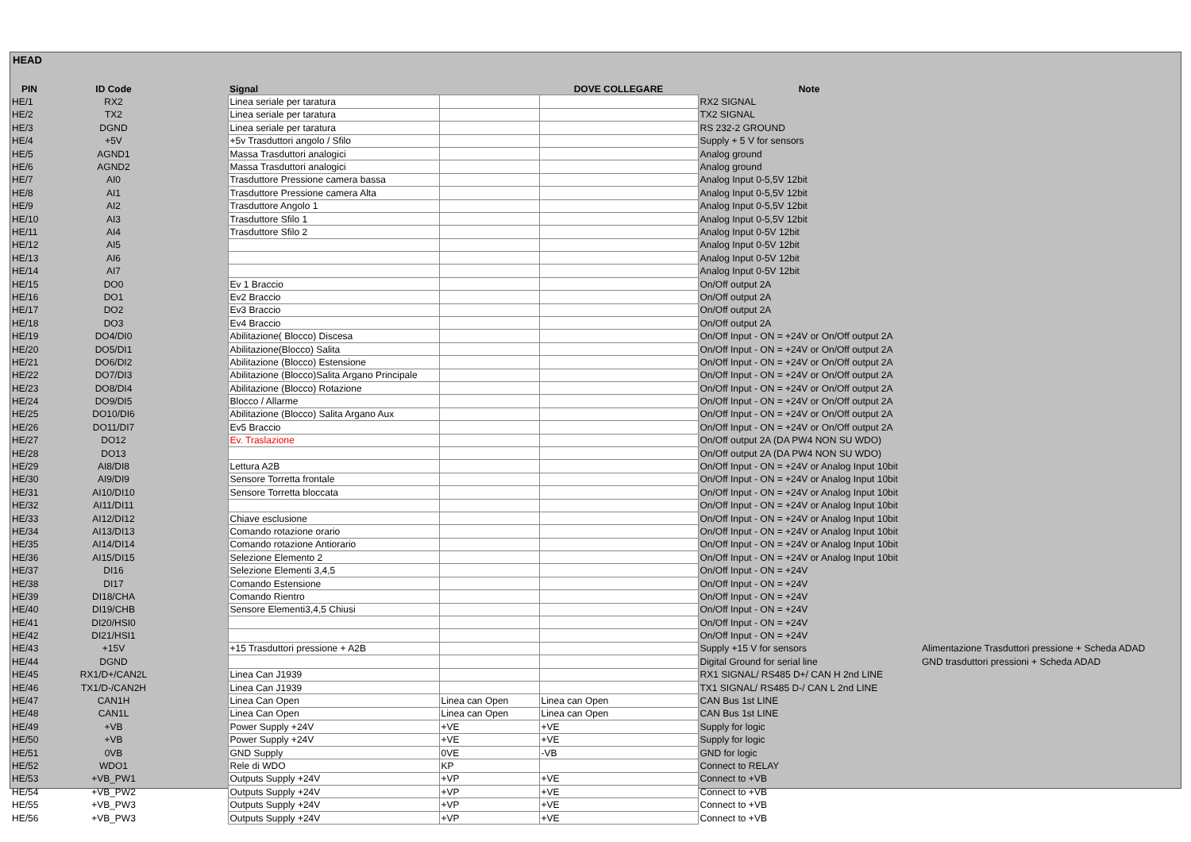HEAD
| PIN | ID Code | | Signal | | DOVE COLLEGARE | Note | |
| --- | --- | --- | --- | --- | --- | --- | --- |
| HE/1 | RX2 | | Linea seriale per taratura | | | RX2 SIGNAL | |
| HE/2 | TX2 | | Linea seriale per taratura | | | TX2 SIGNAL | |
| HE/3 | DGND | | Linea seriale per taratura | | | RS 232-2 GROUND | |
| HE/4 | +5V | | +5v Trasduttori angolo / Sfilo | | | Supply + 5 V for sensors | |
| HE/5 | AGND1 | | Massa Trasduttori analogici | | | Analog ground | |
| HE/6 | AGND2 | | Massa Trasduttori analogici | | | Analog ground | |
| HE/7 | AI0 | | Trasduttore Pressione camera bassa | | | Analog Input 0-5,5V 12bit | |
| HE/8 | AI1 | | Trasduttore Pressione camera Alta | | | Analog Input 0-5,5V 12bit | |
| HE/9 | AI2 | | Trasduttore Angolo 1 | | | Analog Input 0-5,5V 12bit | |
| HE/10 | AI3 | | Trasduttore Sfilo 1 | | | Analog Input 0-5,5V 12bit | |
| HE/11 | AI4 | | Trasduttore Sfilo 2 | | | Analog Input 0-5V 12bit | |
| HE/12 | AI5 | | | | | Analog Input 0-5V 12bit | |
| HE/13 | AI6 | | | | | Analog Input 0-5V 12bit | |
| HE/14 | AI7 | | | | | Analog Input 0-5V 12bit | |
| HE/15 | DO0 | | Ev 1 Braccio | | | On/Off output 2A | |
| HE/16 | DO1 | | Ev2 Braccio | | | On/Off output 2A | |
| HE/17 | DO2 | | Ev3 Braccio | | | On/Off output 2A | |
| HE/18 | DO3 | | Ev4 Braccio | | | On/Off output 2A | |
| HE/19 | DO4/DI0 | | Abilitazione( Blocco) Discesa | | | On/Off Input - ON = +24V or On/Off output 2A | |
| HE/20 | DO5/DI1 | | Abilitazione(Blocco) Salita | | | On/Off Input - ON = +24V or On/Off output 2A | |
| HE/21 | DO6/DI2 | | Abilitazione (Blocco) Estensione | | | On/Off Input - ON = +24V or On/Off output 2A | |
| HE/22 | DO7/DI3 | | Abilitazione (Blocco)Salita Argano Principale | | | On/Off Input - ON = +24V or On/Off output 2A | |
| HE/23 | DO8/DI4 | | Abilitazione (Blocco) Rotazione | | | On/Off Input - ON = +24V or On/Off output 2A | |
| HE/24 | DO9/DI5 | | Blocco / Allarme | | | On/Off Input - ON = +24V or On/Off output 2A | |
| HE/25 | DO10/DI6 | | Abilitazione (Blocco) Salita Argano Aux | | | On/Off Input - ON = +24V or On/Off output 2A | |
| HE/26 | DO11/DI7 | | Ev5 Braccio | | | On/Off Input - ON = +24V or On/Off output 2A | |
| HE/27 | DO12 | | Ev. Traslazione | | | On/Off output 2A (DA PW4 NON SU WDO) | |
| HE/28 | DO13 | | | | | On/Off output 2A (DA PW4 NON SU WDO) | |
| HE/29 | AI8/DI8 | | Lettura A2B | | | On/Off Input - ON = +24V or Analog Input 10bit | |
| HE/30 | AI9/DI9 | | Sensore Torretta frontale | | | On/Off Input - ON = +24V or Analog Input 10bit | |
| HE/31 | AI10/DI10 | | Sensore Torretta bloccata | | | On/Off Input - ON = +24V or Analog Input 10bit | |
| HE/32 | AI11/DI11 | | | | | On/Off Input - ON = +24V or Analog Input 10bit | |
| HE/33 | AI12/DI12 | | Chiave esclusione | | | On/Off Input - ON = +24V or Analog Input 10bit | |
| HE/34 | AI13/DI13 | | Comando rotazione orario | | | On/Off Input - ON = +24V or Analog Input 10bit | |
| HE/35 | AI14/DI14 | | Comando rotazione Antiorario | | | On/Off Input - ON = +24V or Analog Input 10bit | |
| HE/36 | AI15/DI15 | | Selezione Elemento 2 | | | On/Off Input - ON = +24V or Analog Input 10bit | |
| HE/37 | DI16 | | Selezione Elementi 3,4,5 | | | On/Off Input - ON = +24V | |
| HE/38 | DI17 | | Comando Estensione | | | On/Off Input - ON = +24V | |
| HE/39 | DI18/CHA | | Comando Rientro | | | On/Off Input - ON = +24V | |
| HE/40 | DI19/CHB | | Sensore Elementi3,4,5 Chiusi | | | On/Off Input - ON = +24V | |
| HE/41 | DI20/HSI0 | | | | | On/Off Input - ON = +24V | |
| HE/42 | DI21/HSI1 | | | | | On/Off Input - ON = +24V | |
| HE/43 | +15V | | +15 Trasduttori pressione + A2B | | | Supply +15 V for sensors | Alimentazione Trasduttori pressione + Scheda ADAD |
| HE/44 | DGND | | | | | Digital Ground for serial line | GND trasduttori pressioni + Scheda ADAD |
| HE/45 | RX1/D+/CAN2L | | Linea Can J1939 | | | RX1 SIGNAL/ RS485 D+/ CAN H 2nd LINE | |
| HE/46 | TX1/D-/CAN2H | | Linea Can J1939 | | | TX1 SIGNAL/ RS485 D-/ CAN L 2nd LINE | |
| HE/47 | CAN1H | | Linea Can Open | Linea can Open | Linea can Open | CAN Bus 1st LINE | |
| HE/48 | CAN1L | | Linea Can Open | Linea can Open | Linea can Open | CAN Bus 1st LINE | |
| HE/49 | +VB | | Power Supply +24V | +VE | +VE | Supply for logic | |
| HE/50 | +VB | | Power Supply +24V | +VE | +VE | Supply for logic | |
| HE/51 | 0VB | | GND Supply | 0VE | -VB | GND for logic | |
| HE/52 | WDO1 | | Rele di WDO | KP | | Connect to RELAY | |
| HE/53 | +VB_PW1 | | Outputs Supply +24V | +VP | +VE | Connect to +VB | |
| HE/54 | +VB_PW2 | | Outputs Supply +24V | +VP | +VE | Connect to +VB | |
| HE/55 | +VB_PW3 | | Outputs Supply +24V | +VP | +VE | Connect to +VB | |
| HE/56 | +VB_PW3 | | Outputs Supply +24V | +VP | +VE | Connect to +VB | |